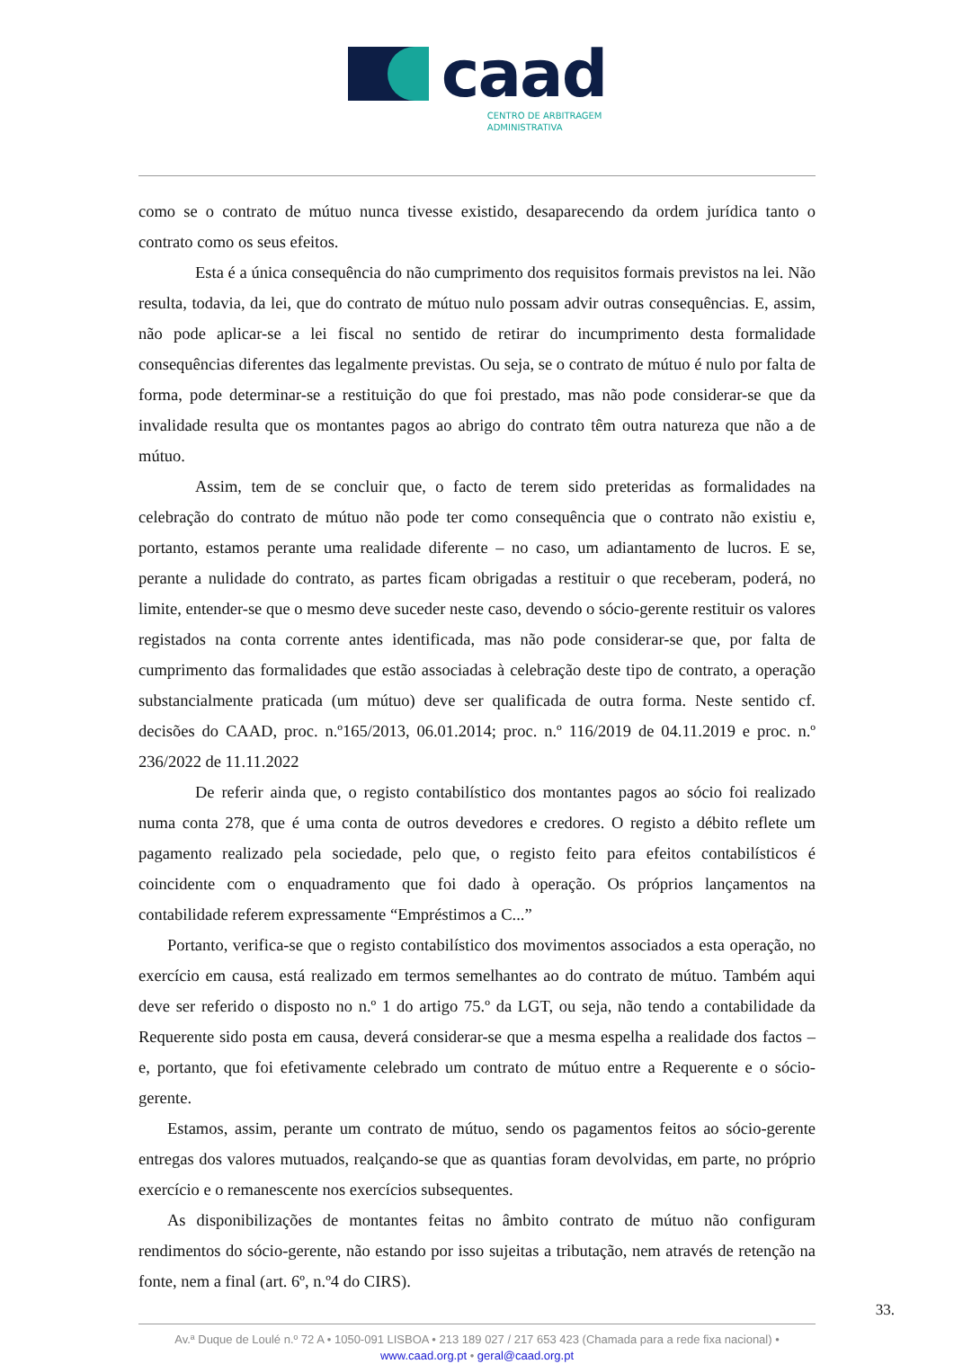caad
CENTRO DE ARBITRAGEM
ADMINISTRATIVA
como se o contrato de mútuo nunca tivesse existido, desaparecendo da ordem jurídica tanto o contrato como os seus efeitos.
Esta é a única consequência do não cumprimento dos requisitos formais previstos na lei. Não resulta, todavia, da lei, que do contrato de mútuo nulo possam advir outras consequências. E, assim, não pode aplicar-se a lei fiscal no sentido de retirar do incumprimento desta formalidade consequências diferentes das legalmente previstas. Ou seja, se o contrato de mútuo é nulo por falta de forma, pode determinar-se a restituição do que foi prestado, mas não pode considerar-se que da invalidade resulta que os montantes pagos ao abrigo do contrato têm outra natureza que não a de mútuo.
Assim, tem de se concluir que, o facto de terem sido preteridas as formalidades na celebração do contrato de mútuo não pode ter como consequência que o contrato não existiu e, portanto, estamos perante uma realidade diferente – no caso, um adiantamento de lucros. E se, perante a nulidade do contrato, as partes ficam obrigadas a restituir o que receberam, poderá, no limite, entender-se que o mesmo deve suceder neste caso, devendo o sócio-gerente restituir os valores registados na conta corrente antes identificada, mas não pode considerar-se que, por falta de cumprimento das formalidades que estão associadas à celebração deste tipo de contrato, a operação substancialmente praticada (um mútuo) deve ser qualificada de outra forma. Neste sentido cf. decisões do CAAD, proc. n.º165/2013, 06.01.2014; proc. n.º 116/2019 de 04.11.2019 e proc. n.º 236/2022 de 11.11.2022
De referir ainda que, o registo contabilístico dos montantes pagos ao sócio foi realizado numa conta 278, que é uma conta de outros devedores e credores. O registo a débito reflete um pagamento realizado pela sociedade, pelo que, o registo feito para efeitos contabilísticos é coincidente com o enquadramento que foi dado à operação. Os próprios lançamentos na contabilidade referem expressamente “Empréstimos a C...”
Portanto, verifica-se que o registo contabilístico dos movimentos associados a esta operação, no exercício em causa, está realizado em termos semelhantes ao do contrato de mútuo. Também aqui deve ser referido o disposto no n.º 1 do artigo 75.º da LGT, ou seja, não tendo a contabilidade da Requerente sido posta em causa, deverá considerar-se que a mesma espelha a realidade dos factos – e, portanto, que foi efetivamente celebrado um contrato de mútuo entre a Requerente e o sócio-gerente.
Estamos, assim, perante um contrato de mútuo, sendo os pagamentos feitos ao sócio-gerente entregas dos valores mutuados, realçando-se que as quantias foram devolvidas, em parte, no próprio exercício e o remanescente nos exercícios subsequentes.
As disponibilizações de montantes feitas no âmbito contrato de mútuo não configuram rendimentos do sócio-gerente, não estando por isso sujeitas a tributação, nem através de retenção na fonte, nem a final (art. 6º, n.º4 do CIRS).
33.
Av.ª Duque de Loulé n.º 72 A • 1050-091 LISBOA • 213 189 027 / 217 653 423 (Chamada para a rede fixa nacional) •
www.caad.org.pt • geral@caad.org.pt